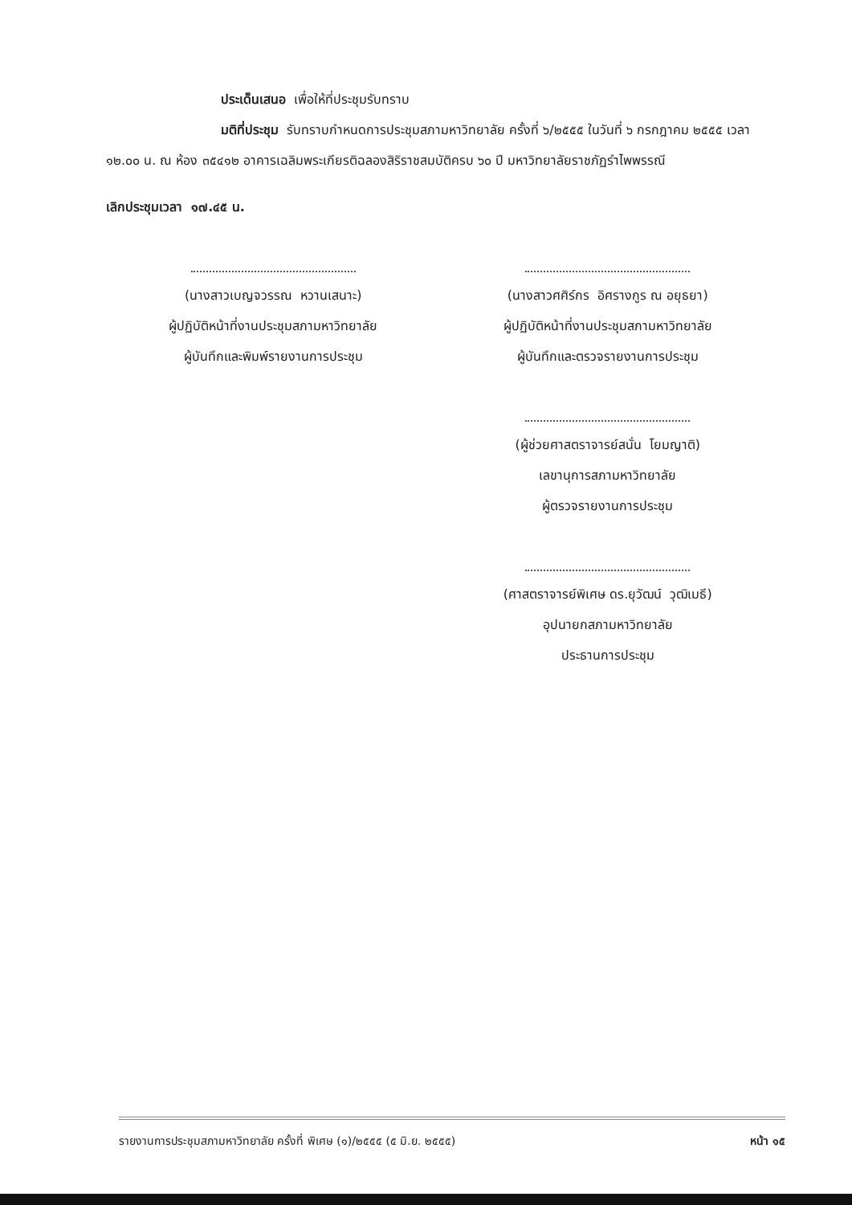ประเด็นเสนอ เพื่อให้ที่ประชุมรับทราบ
มติที่ประชุม รับทราบกำหนดการประชุมสภามหาวิทยาลัย ครั้งที่ ๖/๒๕๕๕ ในวันที่ ๖ กรกฎาคม ๒๕๕๕ เวลา ๑๒.๐๐ น. ณ ห้อง ๓๕๔๑๒ อาคารเฉลิมพระเกียรติฉลองสิริราชสมบัติครบ ๖๐ ปี มหาวิทยาลัยราชภัฏรำไพพรรณี
เลิกประชุมเวลา ๑๗.๔๕ น.
(นางสาวเบญจวรรณ หวานเสนาะ)
ผู้ปฏิบัติหน้าที่งานประชุมสภามหาวิทยาลัย
ผู้บันทึกและพิมพ์รายงานการประชุม
(นางสาวศศิร์กร อิศรางกูร ณ อยุธยา)
ผู้ปฏิบัติหน้าที่งานประชุมสภามหาวิทยาลัย
ผู้บันทึกและตรวจรายงานการประชุม
(ผู้ช่วยศาสตราจารย์สนั่น โยมญาติ)
เลขานุการสภามหาวิทยาลัย
ผู้ตรวจรายงานการประชุม
(ศาสตราจารย์พิเศษ ดร.ยุวัฒน์ วุฒิเมธี)
อุปนายกสภามหาวิทยาลัย
ประธานการประชุม
รายงานการประชุมสภามหาวิทยาลัย ครั้งที่ พิเศษ (๑)/๒๕๕๕ (๕ มิ.ย. ๒๕๕๕) หน้า ๑๕